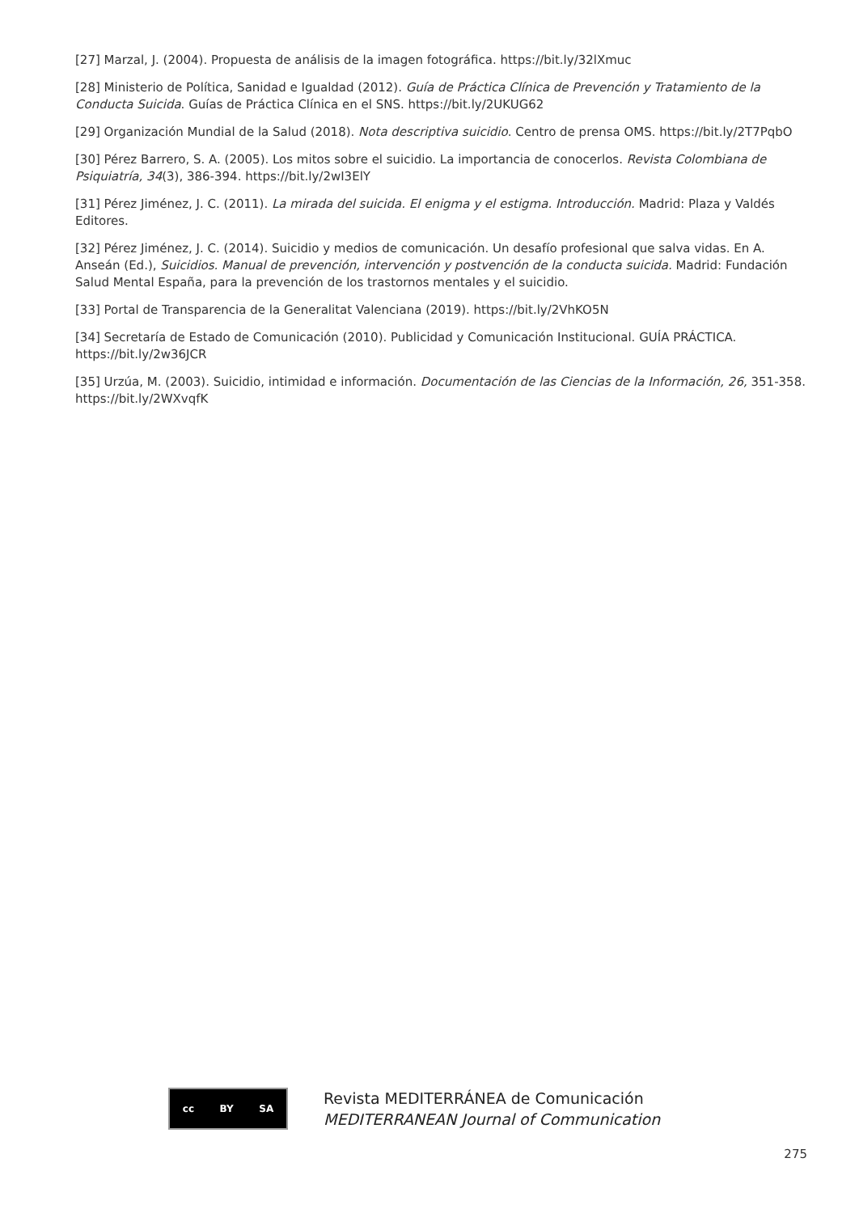[27] Marzal, J. (2004). Propuesta de análisis de la imagen fotográfica. https://bit.ly/32lXmuc
[28] Ministerio de Política, Sanidad e Igualdad (2012). Guía de Práctica Clínica de Prevención y Tratamiento de la Conducta Suicida. Guías de Práctica Clínica en el SNS. https://bit.ly/2UKUG62
[29] Organización Mundial de la Salud (2018). Nota descriptiva suicidio. Centro de prensa OMS. https://bit.ly/2T7PqbO
[30] Pérez Barrero, S. A. (2005). Los mitos sobre el suicidio. La importancia de conocerlos. Revista Colombiana de Psiquiatría, 34(3), 386-394. https://bit.ly/2wI3ElY
[31] Pérez Jiménez, J. C. (2011). La mirada del suicida. El enigma y el estigma. Introducción. Madrid: Plaza y Valdés Editores.
[32] Pérez Jiménez, J. C. (2014). Suicidio y medios de comunicación. Un desafío profesional que salva vidas. En A. Anseán (Ed.), Suicidios. Manual de prevención, intervención y postvención de la conducta suicida. Madrid: Fundación Salud Mental España, para la prevención de los trastornos mentales y el suicidio.
[33] Portal de Transparencia de la Generalitat Valenciana (2019). https://bit.ly/2VhKO5N
[34] Secretaría de Estado de Comunicación (2010). Publicidad y Comunicación Institucional. GUÍA PRÁCTICA. https://bit.ly/2w36JCR
[35] Urzúa, M. (2003). Suicidio, intimidad e información. Documentación de las Ciencias de la Información, 26, 351-358. https://bit.ly/2WXvqfK
cc BY SA
Revista MEDITERRÁNEA de Comunicación
MEDITERRANEAN Journal of Communication
275